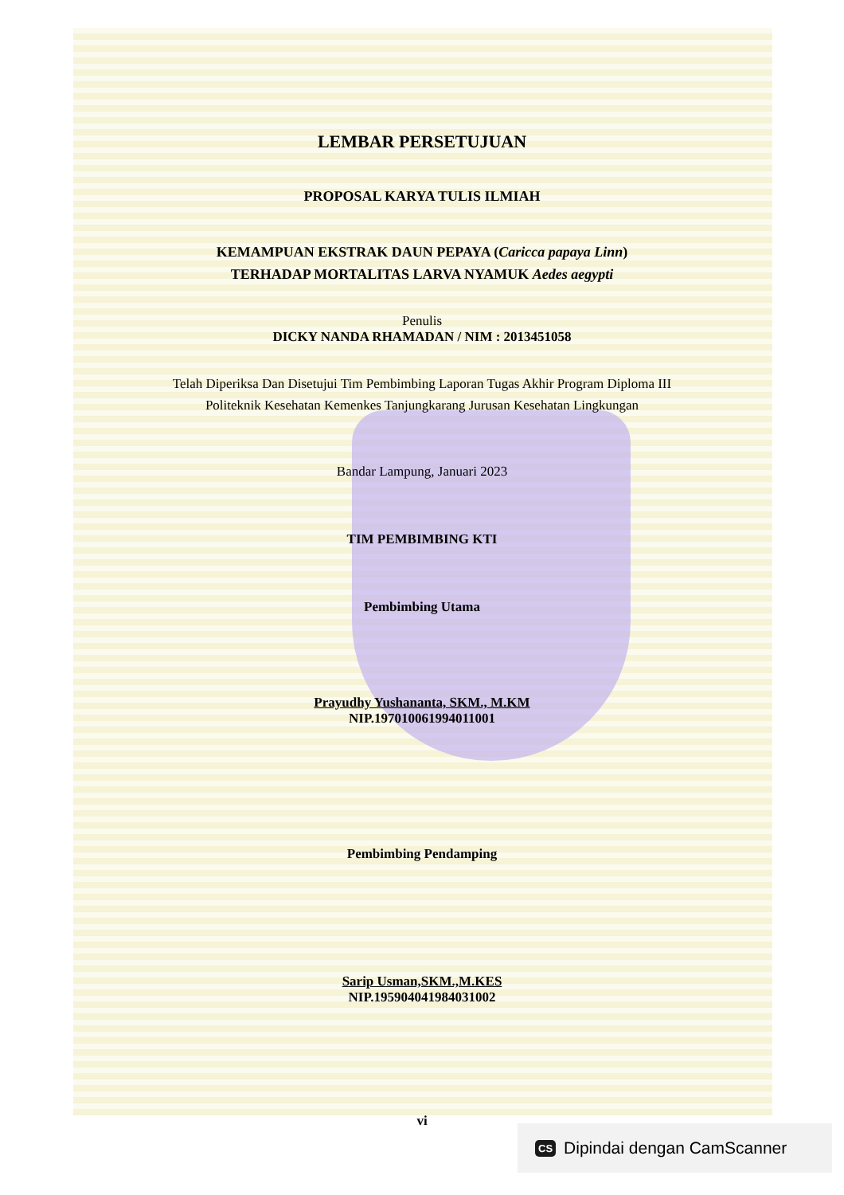LEMBAR PERSETUJUAN
PROPOSAL KARYA TULIS ILMIAH
KEMAMPUAN EKSTRAK DAUN PEPAYA (Caricca papaya Linn)
TERHADAP MORTALITAS LARVA NYAMUK Aedes aegypti
Penulis
DICKY NANDA RHAMADAN / NIM : 2013451058
Telah Diperiksa Dan Disetujui Tim Pembimbing Laporan Tugas Akhir Program Diploma III Politeknik Kesehatan Kemenkes Tanjungkarang Jurusan Kesehatan Lingkungan
Bandar Lampung, Januari 2023
TIM PEMBIMBING KTI
Pembimbing Utama
Prayudhy Yushananta, SKM., M.KM
NIP.197010061994011001
Pembimbing Pendamping
Sarip Usman,SKM.,M.KES
NIP.195904041984031002
vi
CS Dipindai dengan CamScanner